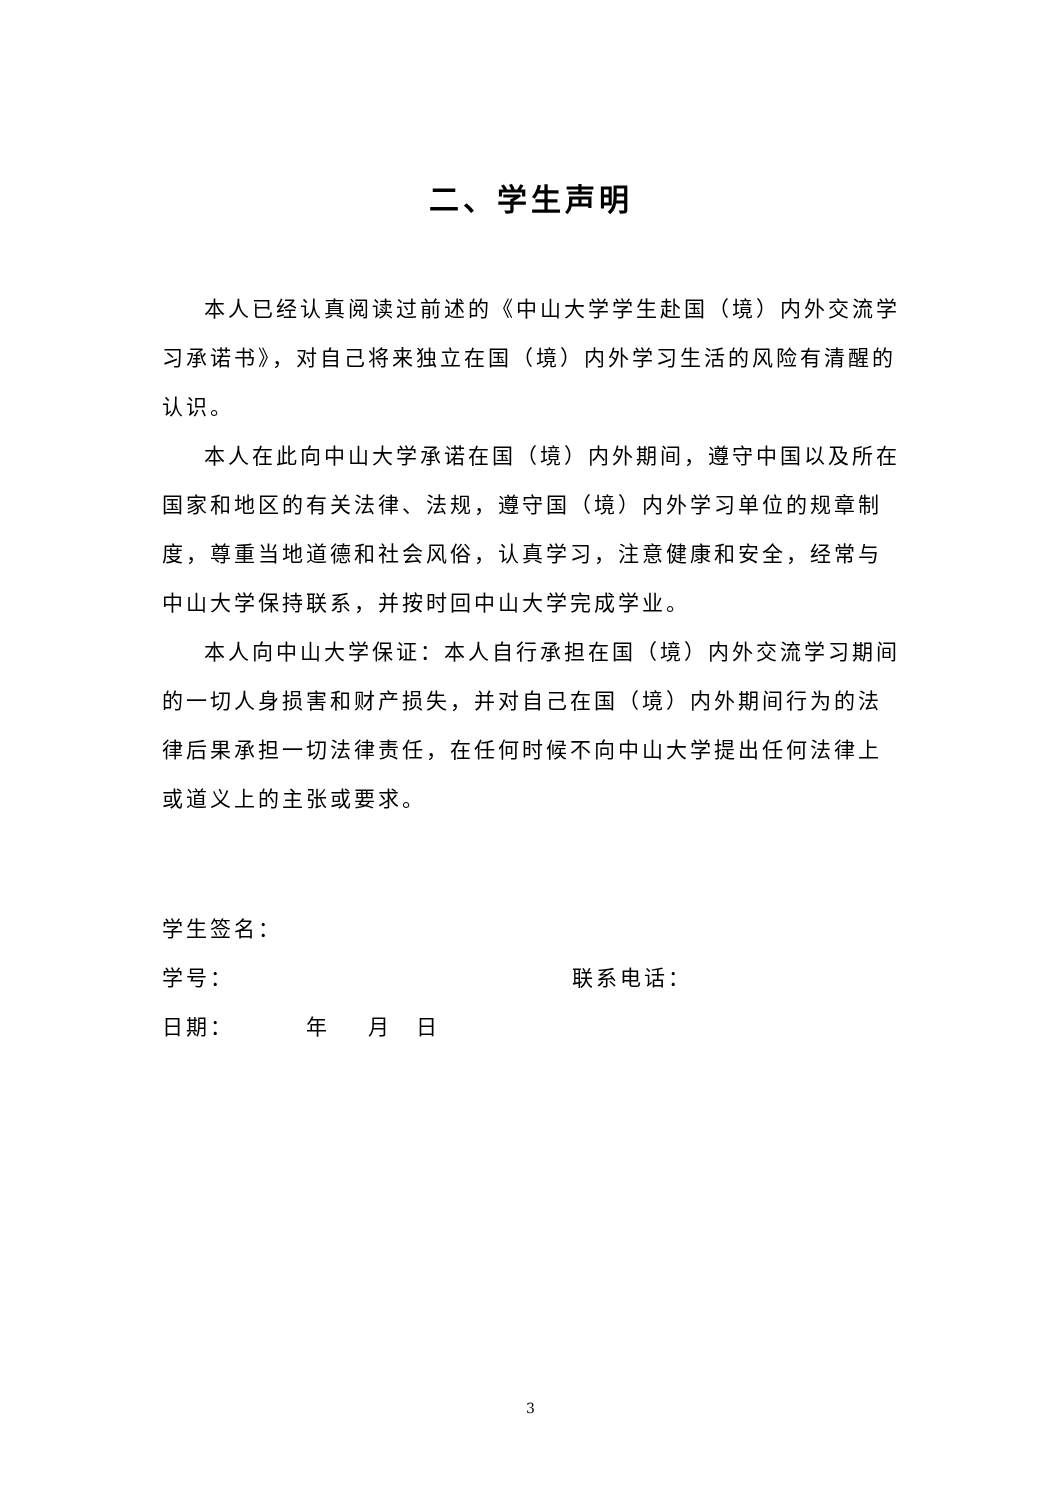二、学生声明
本人已经认真阅读过前述的《中山大学学生赴国（境）内外交流学习承诺书》，对自己将来独立在国（境）内外学习生活的风险有清醒的认识。
本人在此向中山大学承诺在国（境）内外期间，遵守中国以及所在国家和地区的有关法律、法规，遵守国（境）内外学习单位的规章制度，尊重当地道德和社会风俗，认真学习，注意健康和安全，经常与中山大学保持联系，并按时回中山大学完成学业。
本人向中山大学保证：本人自行承担在国（境）内外交流学习期间的一切人身损害和财产损失，并对自己在国（境）内外期间行为的法律后果承担一切法律责任，在任何时候不向中山大学提出任何法律上或道义上的主张或要求。
学生签名：
学号： 联系电话：
日期：   年  月 日
3